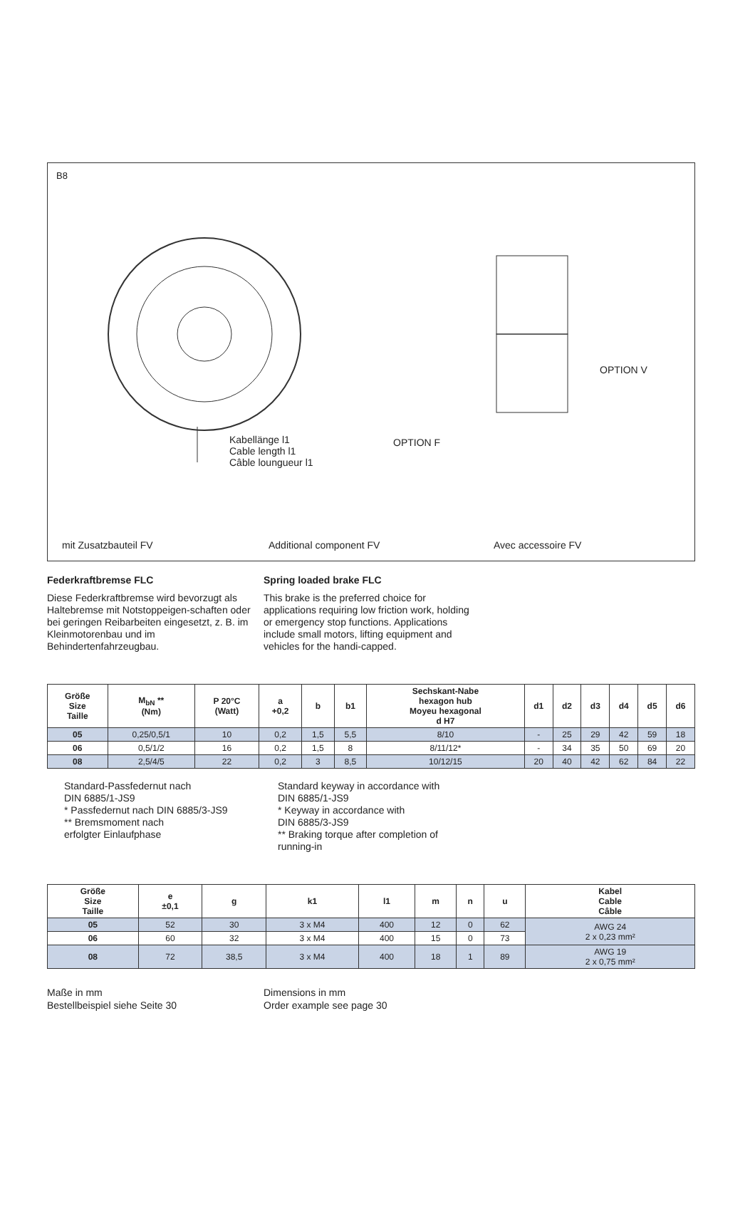B8
Kabellänge l1
Cable length l1
Câble loungueur l1
OPTION F
OPTION V
mit Zusatzbauteil FV Additional component FV Avec accessoire FV
Federkraftbremse FLC
Diese Federkraftbremse wird bevorzugt als Haltebremse mit Notstoppeigen-schaften oder bei geringen Reibarbeiten eingesetzt, z. B. im Kleinmotorenbau und im Behindertenfahrzeugbau.
Spring loaded brake FLC
This brake is the preferred choice for applications requiring low friction work, holding or emergency stop functions. Applications include small motors, lifting equipment and vehicles for the handi-capped.
| Größe Size Taille | M<sub>bN</sub> ** (Nm) | P 20°C (Watt) | a +0,2 | b | b1 | Sechskant-Nabe hexagon hub Moyeu hexagonal d H7 | d1 | d2 | d3 | d4 | d5 | d6 |
| --- | --- | --- | --- | --- | --- | --- | --- | --- | --- | --- | --- | --- |
| 05 | 0,25/0,5/1 | 10 | 0,2 | 1,5 | 5,5 | 8/10 | - | 25 | 29 | 42 | 59 | 18 |
| 06 | 0,5/1/2 | 16 | 0,2 | 1,5 | 8 | 8/11/12* | - | 34 | 35 | 50 | 69 | 20 |
| 08 | 2,5/4/5 | 22 | 0,2 | 3 | 8,5 | 10/12/15 | 20 | 40 | 42 | 62 | 84 | 22 |
Standard-Passfedernut nach
DIN 6885/1-JS9
* Passfedernut nach DIN 6885/3-JS9
** Bremsmoment nach
erfolgter Einlaufphase
Standard keyway in accordance with
DIN 6885/1-JS9
* Keyway in accordance with
DIN 6885/3-JS9
** Braking torque after completion of
running-in
| Größe Size Taille | e ±0,1 | g | k1 | l1 | m | n | u | Kabel Cable Câble |
| --- | --- | --- | --- | --- | --- | --- | --- | --- |
| 05 | 52 | 30 | 3 x M4 | 400 | 12 | 0 | 62 | AWG 24 2 x 0,23 mm² |
| 06 | 60 | 32 | 3 x M4 | 400 | 15 | 0 | 73 | |
| 08 | 72 | 38,5 | 3 x M4 | 400 | 18 | 1 | 89 | AWG 19 2 x 0,75 mm² |
Maße in mm
Bestellbeispiel siehe Seite 30
Dimensions in mm
Order example see page 30